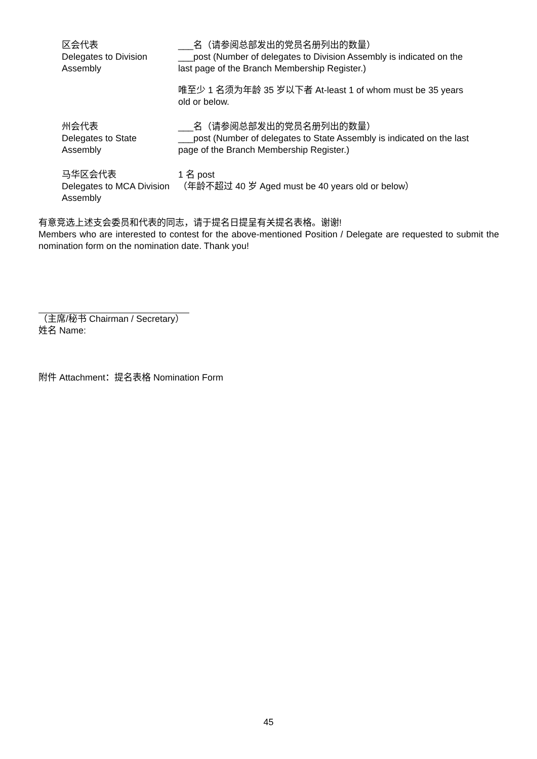区会代表
Delegates to Division Assembly
___名（请参阅总部发出的党员名册列出的数量）
___post (Number of delegates to Division Assembly is indicated on the last page of the Branch Membership Register.)
唯至少 1 名须为年龄 35 岁以下者 At-least 1 of whom must be 35 years old or below.
州会代表
Delegates to State Assembly
___名（请参阅总部发出的党员名册列出的数量）
___post (Number of delegates to State Assembly is indicated on the last page of the Branch Membership Register.)
马华区会代表
Delegates to MCA Division Assembly
1 名 post
（年龄不超过 40 岁 Aged must be 40 years old or below）
有意竞选上述支会委员和代表的同志，请于提名日提呈有关提名表格。谢谢!
Members who are interested to contest for the above-mentioned Position / Delegate are requested to submit the nomination form on the nomination date. Thank you!
（主席/秘书 Chairman / Secretary）
姓名 Name:
附件 Attachment：提名表格 Nomination Form
45